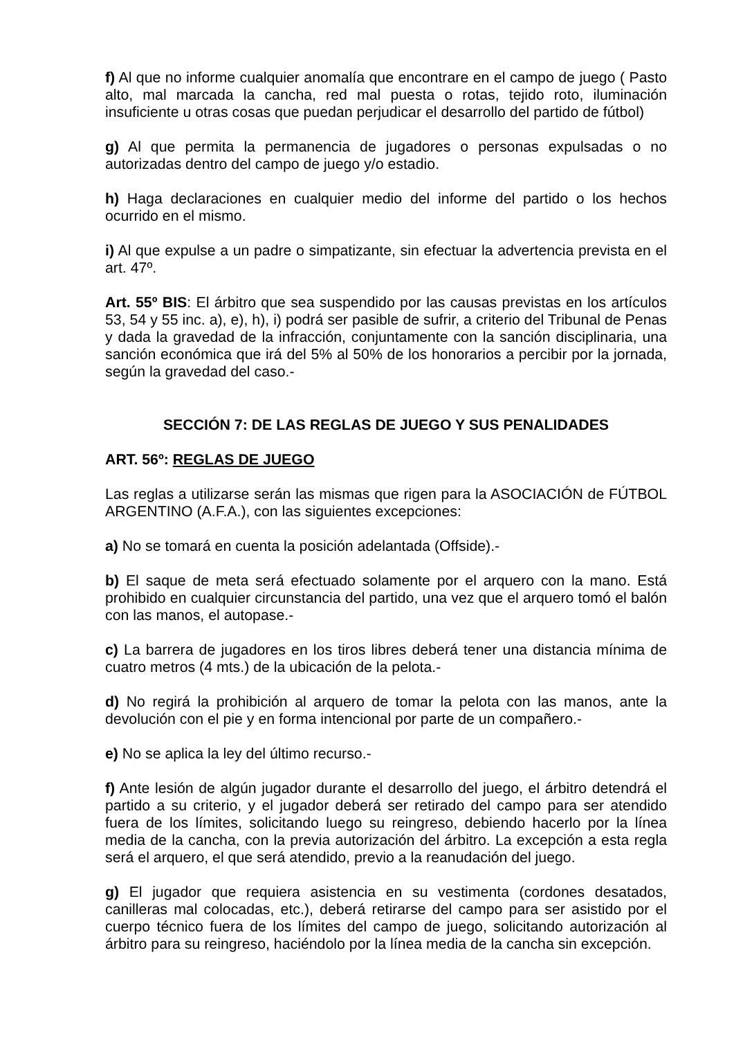f) Al que no informe cualquier anomalía que encontrare en el campo de juego ( Pasto alto, mal marcada la cancha, red mal puesta o rotas, tejido roto, iluminación insuficiente u otras cosas que puedan perjudicar el desarrollo del partido de fútbol)
g) Al que permita la permanencia de jugadores o personas expulsadas o no autorizadas dentro del campo de juego y/o estadio.
h) Haga declaraciones en cualquier medio del informe del partido o los hechos ocurrido en el mismo.
i) Al que expulse a un padre o simpatizante, sin efectuar la advertencia prevista en el art. 47º.
Art. 55º BIS: El árbitro que sea suspendido por las causas previstas en los artículos 53, 54 y 55 inc. a), e), h), i) podrá ser pasible de sufrir, a criterio del Tribunal de Penas y dada la gravedad de la infracción, conjuntamente con la sanción disciplinaria, una sanción económica que irá del 5% al 50% de los honorarios a percibir por la jornada, según la gravedad del caso.-
SECCIÓN 7: DE LAS REGLAS DE JUEGO Y SUS PENALIDADES
ART. 56º: REGLAS DE JUEGO
Las reglas a utilizarse serán las mismas que rigen para la ASOCIACIÓN de FÚTBOL ARGENTINO (A.F.A.), con las siguientes excepciones:
a) No se tomará en cuenta la posición adelantada (Offside).-
b) El saque de meta será efectuado solamente por el arquero con la mano. Está prohibido en cualquier circunstancia del partido, una vez que el arquero tomó el balón con las manos, el autopase.-
c) La barrera de jugadores en los tiros libres deberá tener una distancia mínima de cuatro metros (4 mts.) de la ubicación de la pelota.-
d) No regirá la prohibición al arquero de tomar la pelota con las manos, ante la devolución con el pie y en forma intencional por parte de un compañero.-
e) No se aplica la ley del último recurso.-
f) Ante lesión de algún jugador durante el desarrollo del juego, el árbitro detendrá el partido a su criterio, y el jugador deberá ser retirado del campo para ser atendido fuera de los límites, solicitando luego su reingreso, debiendo hacerlo por la línea media de la cancha, con la previa autorización del árbitro. La excepción a esta regla será el arquero, el que será atendido, previo a la reanudación del juego.
g) El jugador que requiera asistencia en su vestimenta (cordones desatados, canilleras mal colocadas, etc.), deberá retirarse del campo para ser asistido por el cuerpo técnico fuera de los límites del campo de juego, solicitando autorización al árbitro para su reingreso, haciéndolo por la línea media de la cancha sin excepción.